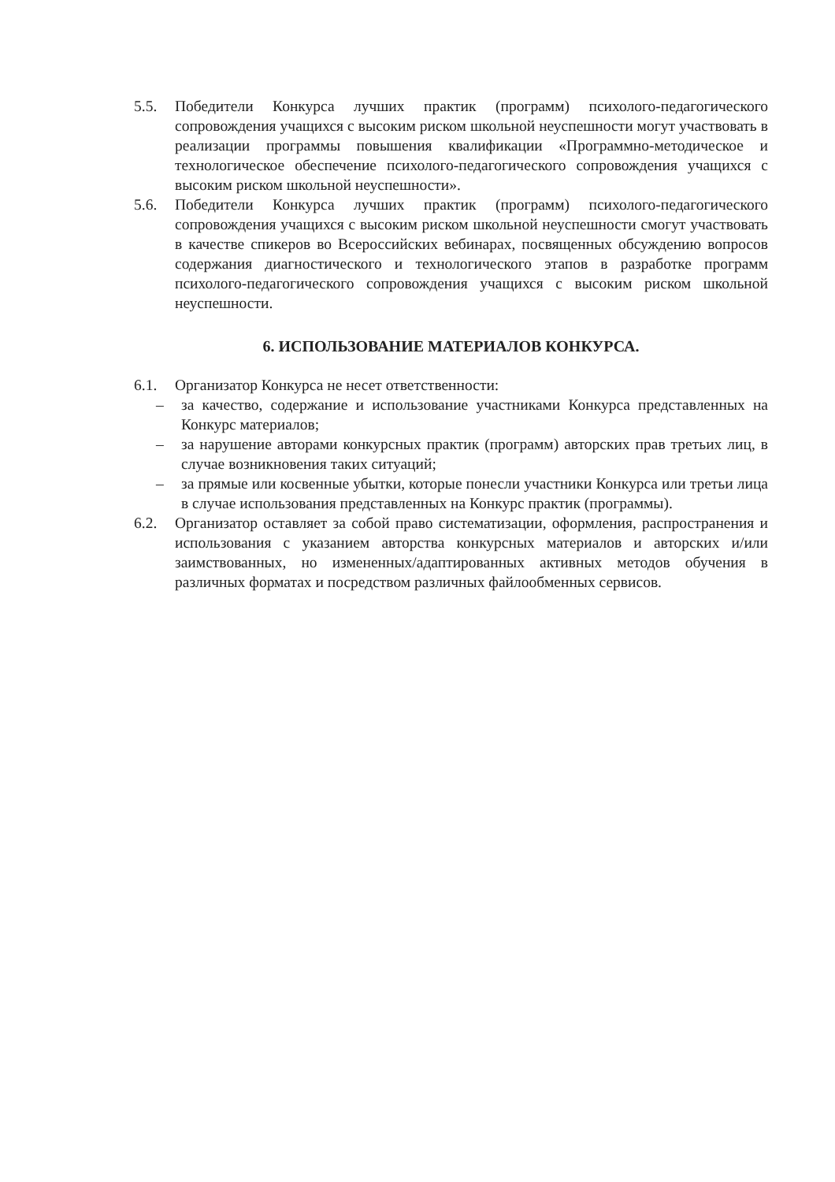5.5. Победители Конкурса лучших практик (программ) психолого-педагогического сопровождения учащихся с высоким риском школьной неуспешности могут участвовать в реализации программы повышения квалификации «Программно-методическое и технологическое обеспечение психолого-педагогического сопровождения учащихся с высоким риском школьной неуспешности».
5.6. Победители Конкурса лучших практик (программ) психолого-педагогического сопровождения учащихся с высоким риском школьной неуспешности смогут участвовать в качестве спикеров во Всероссийских вебинарах, посвященных обсуждению вопросов содержания диагностического и технологического этапов в разработке программ психолого-педагогического сопровождения учащихся с высоким риском школьной неуспешности.
6. ИСПОЛЬЗОВАНИЕ МАТЕРИАЛОВ КОНКУРСА.
6.1. Организатор Конкурса не несет ответственности:
– за качество, содержание и использование участниками Конкурса представленных на Конкурс материалов;
– за нарушение авторами конкурсных практик (программ) авторских прав третьих лиц, в случае возникновения таких ситуаций;
– за прямые или косвенные убытки, которые понесли участники Конкурса или третьи лица в случае использования представленных на Конкурс практик (программы).
6.2. Организатор оставляет за собой право систематизации, оформления, распространения и использования с указанием авторства конкурсных материалов и авторских и/или заимствованных, но измененных/адаптированных активных методов обучения в различных форматах и посредством различных файлообменных сервисов.